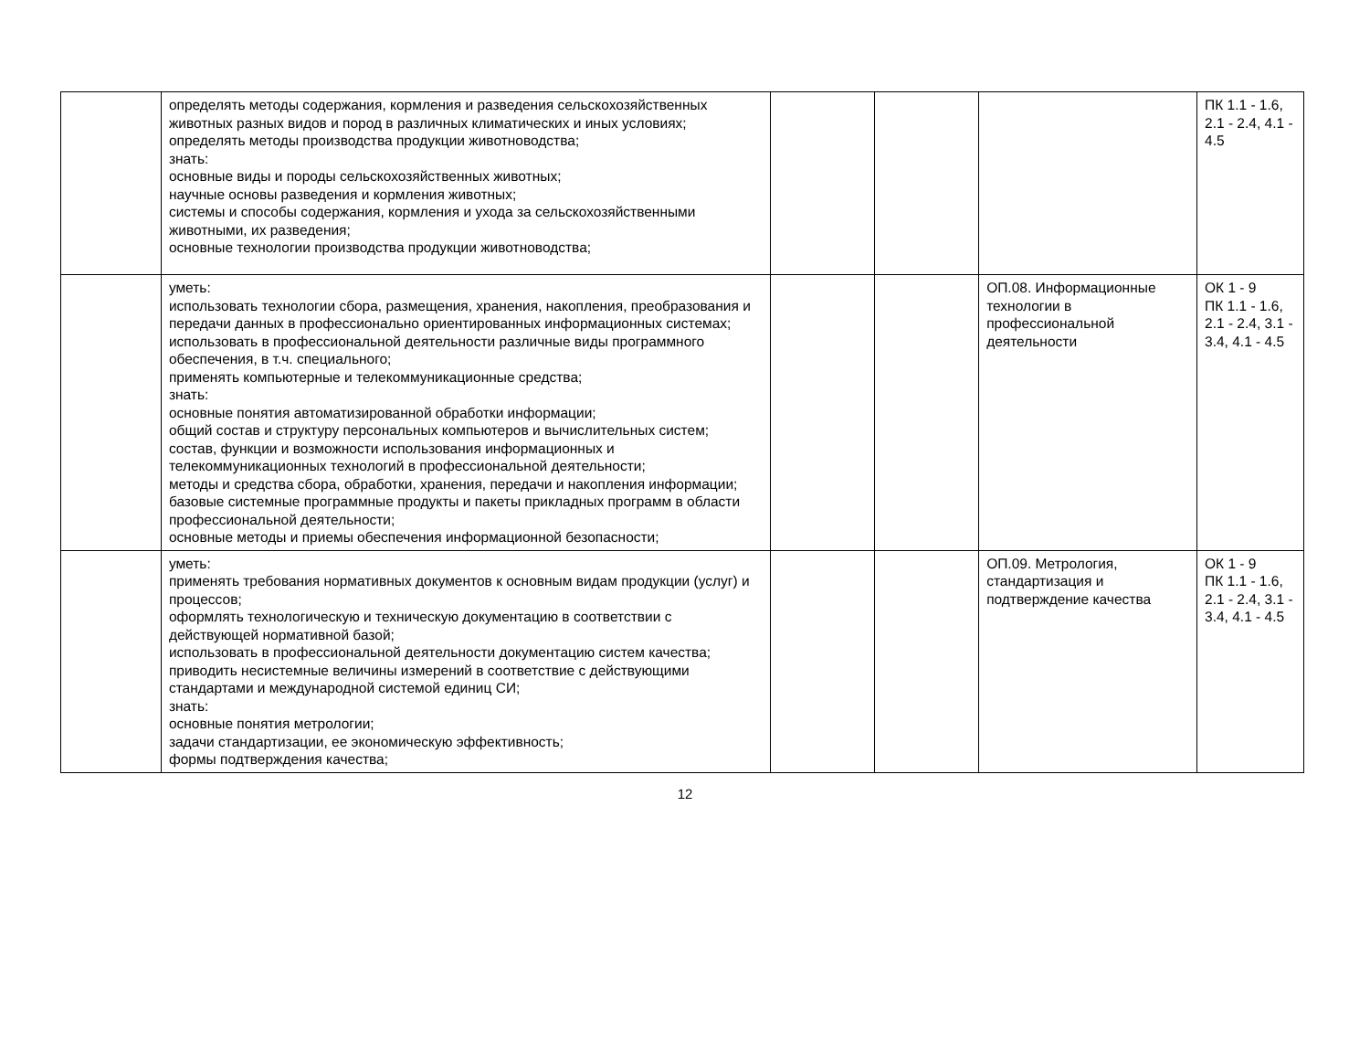| | определять методы содержания, кормления и разведения сельскохозяйственных животных разных видов и пород в различных климатических и иных условиях; определять методы производства продукции животноводства; знать: основные виды и породы сельскохозяйственных животных; научные основы разведения и кормления животных; системы и способы содержания, кормления и ухода за сельскохозяйственными животными, их разведения; основные технологии производства продукции животноводства; | | | | ПК 1.1 - 1.6, 2.1 - 2.4, 4.1 - 4.5 |
| | уметь: использовать технологии сбора, размещения, хранения, накопления, преобразования и передачи данных в профессионально ориентированных информационных системах; использовать в профессиональной деятельности различные виды программного обеспечения, в т.ч. специального; применять компьютерные и телекоммуникационные средства; знать: основные понятия автоматизированной обработки информации; общий состав и структуру персональных компьютеров и вычислительных систем; состав, функции и возможности использования информационных и телекоммуникационных технологий в профессиональной деятельности; методы и средства сбора, обработки, хранения, передачи и накопления информации; базовые системные программные продукты и пакеты прикладных программ в области профессиональной деятельности; основные методы и приемы обеспечения информационной безопасности; | | | ОП.08. Информационные технологии в профессиональной деятельности | ОК 1 - 9 ПК 1.1 - 1.6, 2.1 - 2.4, 3.1 - 3.4, 4.1 - 4.5 |
| | уметь: применять требования нормативных документов к основным видам продукции (услуг) и процессов; оформлять технологическую и техническую документацию в соответствии с действующей нормативной базой; использовать в профессиональной деятельности документацию систем качества; приводить несистемные величины измерений в соответствие с действующими стандартами и международной системой единиц СИ; знать: основные понятия метрологии; задачи стандартизации, ее экономическую эффективность; формы подтверждения качества; | | | ОП.09. Метрология, стандартизация и подтверждение качества | ОК 1 - 9 ПК 1.1 - 1.6, 2.1 - 2.4, 3.1 - 3.4, 4.1 - 4.5 |
12